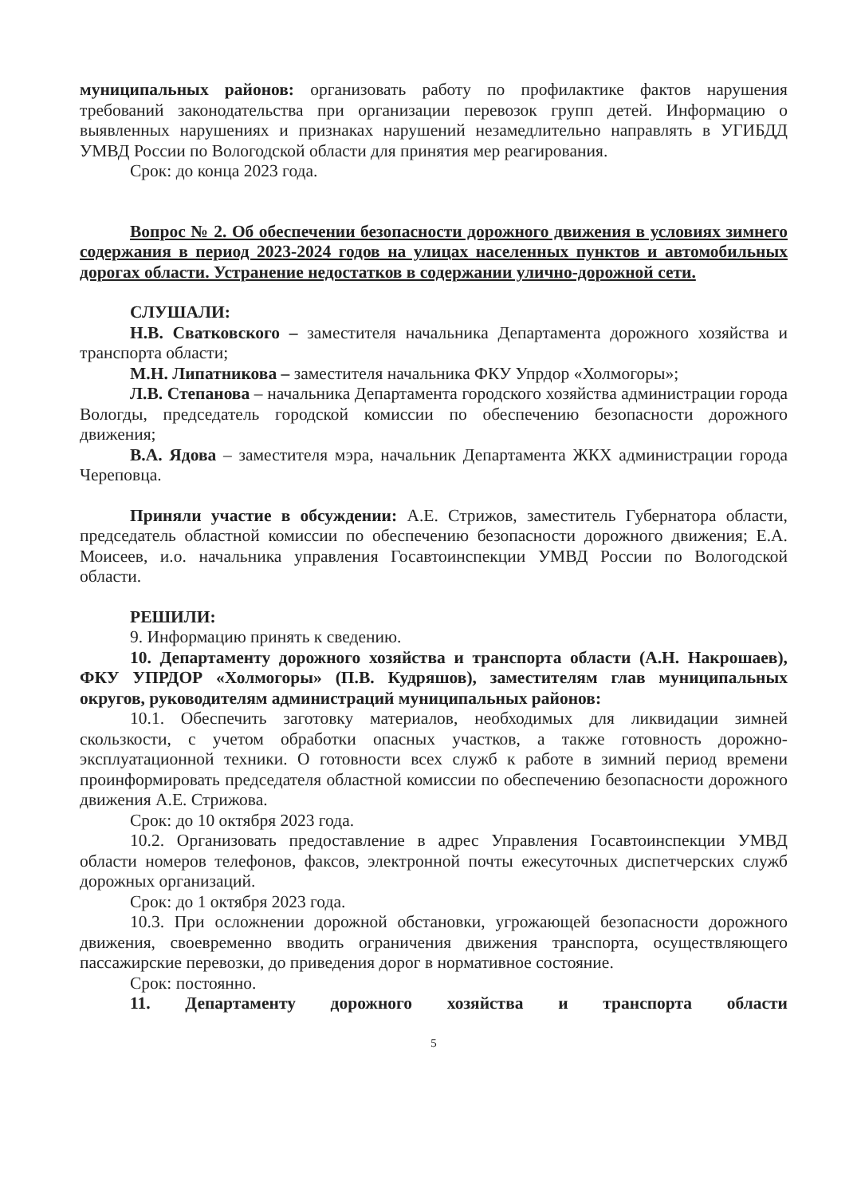муниципальных районов: организовать работу по профилактике фактов нарушения требований законодательства при организации перевозок групп детей. Информацию о выявленных нарушениях и признаках нарушений незамедлительно направлять в УГИБДД УМВД России по Вологодской области для принятия мер реагирования.
Срок: до конца 2023 года.
Вопрос № 2. Об обеспечении безопасности дорожного движения в условиях зимнего содержания в период 2023-2024 годов на улицах населенных пунктов и автомобильных дорогах области. Устранение недостатков в содержании улично-дорожной сети.
СЛУШАЛИ:
Н.В. Сватковского – заместителя начальника Департамента дорожного хозяйства и транспорта области;
М.Н. Липатникова – заместителя начальника ФКУ Упрдор «Холмогоры»;
Л.В. Степанова – начальника Департамента городского хозяйства администрации города Вологды, председатель городской комиссии по обеспечению безопасности дорожного движения;
В.А. Ядова – заместителя мэра, начальник Департамента ЖКХ администрации города Череповца.
Приняли участие в обсуждении: А.Е. Стрижов, заместитель Губернатора области, председатель областной комиссии по обеспечению безопасности дорожного движения; Е.А. Моисеев, и.о. начальника управления Госавтоинспекции УМВД России по Вологодской области.
РЕШИЛИ:
9. Информацию принять к сведению.
10. Департаменту дорожного хозяйства и транспорта области (А.Н. Накрошаев), ФКУ УПРДОР «Холмогоры» (П.В. Кудряшов), заместителям глав муниципальных округов, руководителям администраций муниципальных районов:
10.1. Обеспечить заготовку материалов, необходимых для ликвидации зимней скользкости, с учетом обработки опасных участков, а также готовность дорожно-эксплуатационной техники. О готовности всех служб к работе в зимний период времени проинформировать председателя областной комиссии по обеспечению безопасности дорожного движения А.Е. Стрижова.
Срок: до 10 октября 2023 года.
10.2. Организовать предоставление в адрес Управления Госавтоинспекции УМВД области номеров телефонов, факсов, электронной почты ежесуточных диспетчерских служб дорожных организаций.
Срок: до 1 октября 2023 года.
10.3. При осложнении дорожной обстановки, угрожающей безопасности дорожного движения, своевременно вводить ограничения движения транспорта, осуществляющего пассажирские перевозки, до приведения дорог в нормативное состояние.
Срок: постоянно.
11. Департаменту дорожного хозяйства и транспорта области
5